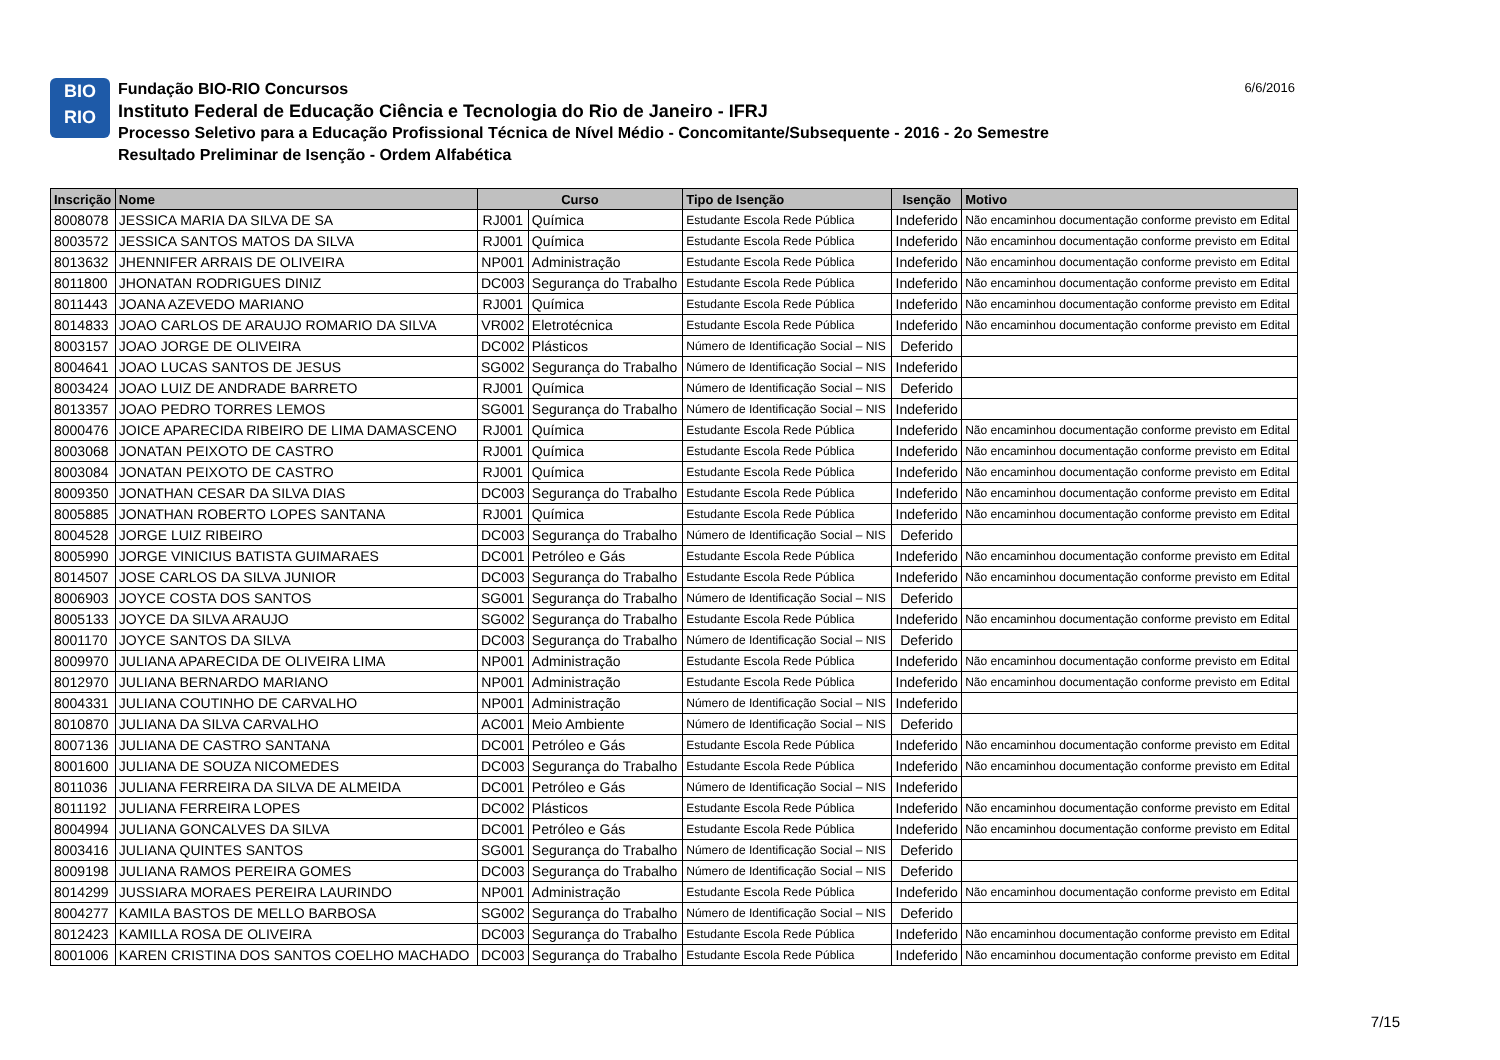BIO
RIO
Fundação BIO-RIO Concursos
Instituto Federal de Educação Ciência e Tecnologia do Rio de Janeiro - IFRJ
Processo Seletivo para a Educação Profissional Técnica de Nível Médio - Concomitante/Subsequente - 2016 - 2o Semestre
Resultado Preliminar de Isenção - Ordem Alfabética
6/6/2016
| Inscrição | Nome | Curso | | Tipo de Isenção | Isenção | Motivo |
| --- | --- | --- | --- | --- | --- | --- |
| 8008078 | JESSICA MARIA DA SILVA DE SA | RJ001 | Química | Estudante Escola Rede Pública | Indeferido | Não encaminhou documentação conforme previsto em Edital |
| 8003572 | JESSICA SANTOS MATOS DA SILVA | RJ001 | Química | Estudante Escola Rede Pública | Indeferido | Não encaminhou documentação conforme previsto em Edital |
| 8013632 | JHENNIFER ARRAIS DE OLIVEIRA | NP001 | Administração | Estudante Escola Rede Pública | Indeferido | Não encaminhou documentação conforme previsto em Edital |
| 8011800 | JHONATAN RODRIGUES DINIZ | DC003 | Segurança do Trabalho | Estudante Escola Rede Pública | Indeferido | Não encaminhou documentação conforme previsto em Edital |
| 8011443 | JOANA AZEVEDO MARIANO | RJ001 | Química | Estudante Escola Rede Pública | Indeferido | Não encaminhou documentação conforme previsto em Edital |
| 8014833 | JOAO CARLOS DE ARAUJO ROMARIO DA SILVA | VR002 | Eletrotécnica | Estudante Escola Rede Pública | Indeferido | Não encaminhou documentação conforme previsto em Edital |
| 8003157 | JOAO JORGE DE OLIVEIRA | DC002 | Plásticos | Número de Identificação Social – NIS | Deferido | |
| 8004641 | JOAO LUCAS SANTOS DE JESUS | SG002 | Segurança do Trabalho | Número de Identificação Social – NIS | Indeferido | |
| 8003424 | JOAO LUIZ DE ANDRADE BARRETO | RJ001 | Química | Número de Identificação Social – NIS | Deferido | |
| 8013357 | JOAO PEDRO TORRES LEMOS | SG001 | Segurança do Trabalho | Número de Identificação Social – NIS | Indeferido | |
| 8000476 | JOICE APARECIDA RIBEIRO DE LIMA DAMASCENO | RJ001 | Química | Estudante Escola Rede Pública | Indeferido | Não encaminhou documentação conforme previsto em Edital |
| 8003068 | JONATAN PEIXOTO DE CASTRO | RJ001 | Química | Estudante Escola Rede Pública | Indeferido | Não encaminhou documentação conforme previsto em Edital |
| 8003084 | JONATAN PEIXOTO DE CASTRO | RJ001 | Química | Estudante Escola Rede Pública | Indeferido | Não encaminhou documentação conforme previsto em Edital |
| 8009350 | JONATHAN CESAR DA SILVA DIAS | DC003 | Segurança do Trabalho | Estudante Escola Rede Pública | Indeferido | Não encaminhou documentação conforme previsto em Edital |
| 8005885 | JONATHAN ROBERTO LOPES SANTANA | RJ001 | Química | Estudante Escola Rede Pública | Indeferido | Não encaminhou documentação conforme previsto em Edital |
| 8004528 | JORGE LUIZ RIBEIRO | DC003 | Segurança do Trabalho | Número de Identificação Social – NIS | Deferido | |
| 8005990 | JORGE VINICIUS BATISTA GUIMARAES | DC001 | Petróleo e Gás | Estudante Escola Rede Pública | Indeferido | Não encaminhou documentação conforme previsto em Edital |
| 8014507 | JOSE CARLOS DA SILVA JUNIOR | DC003 | Segurança do Trabalho | Estudante Escola Rede Pública | Indeferido | Não encaminhou documentação conforme previsto em Edital |
| 8006903 | JOYCE COSTA DOS SANTOS | SG001 | Segurança do Trabalho | Número de Identificação Social – NIS | Deferido | |
| 8005133 | JOYCE DA SILVA ARAUJO | SG002 | Segurança do Trabalho | Estudante Escola Rede Pública | Indeferido | Não encaminhou documentação conforme previsto em Edital |
| 8001170 | JOYCE SANTOS DA SILVA | DC003 | Segurança do Trabalho | Número de Identificação Social – NIS | Deferido | |
| 8009970 | JULIANA APARECIDA DE OLIVEIRA LIMA | NP001 | Administração | Estudante Escola Rede Pública | Indeferido | Não encaminhou documentação conforme previsto em Edital |
| 8012970 | JULIANA BERNARDO MARIANO | NP001 | Administração | Estudante Escola Rede Pública | Indeferido | Não encaminhou documentação conforme previsto em Edital |
| 8004331 | JULIANA COUTINHO DE CARVALHO | NP001 | Administração | Número de Identificação Social – NIS | Indeferido | |
| 8010870 | JULIANA DA SILVA CARVALHO | AC001 | Meio Ambiente | Número de Identificação Social – NIS | Deferido | |
| 8007136 | JULIANA DE CASTRO SANTANA | DC001 | Petróleo e Gás | Estudante Escola Rede Pública | Indeferido | Não encaminhou documentação conforme previsto em Edital |
| 8001600 | JULIANA DE SOUZA NICOMEDES | DC003 | Segurança do Trabalho | Estudante Escola Rede Pública | Indeferido | Não encaminhou documentação conforme previsto em Edital |
| 8011036 | JULIANA FERREIRA DA SILVA DE ALMEIDA | DC001 | Petróleo e Gás | Número de Identificação Social – NIS | Indeferido | |
| 8011192 | JULIANA FERREIRA LOPES | DC002 | Plásticos | Estudante Escola Rede Pública | Indeferido | Não encaminhou documentação conforme previsto em Edital |
| 8004994 | JULIANA GONCALVES DA SILVA | DC001 | Petróleo e Gás | Estudante Escola Rede Pública | Indeferido | Não encaminhou documentação conforme previsto em Edital |
| 8003416 | JULIANA QUINTES SANTOS | SG001 | Segurança do Trabalho | Número de Identificação Social – NIS | Deferido | |
| 8009198 | JULIANA RAMOS PEREIRA GOMES | DC003 | Segurança do Trabalho | Número de Identificação Social – NIS | Deferido | |
| 8014299 | JUSSIARA MORAES PEREIRA LAURINDO | NP001 | Administração | Estudante Escola Rede Pública | Indeferido | Não encaminhou documentação conforme previsto em Edital |
| 8004277 | KAMILA BASTOS DE MELLO BARBOSA | SG002 | Segurança do Trabalho | Número de Identificação Social – NIS | Deferido | |
| 8012423 | KAMILLA ROSA DE OLIVEIRA | DC003 | Segurança do Trabalho | Estudante Escola Rede Pública | Indeferido | Não encaminhou documentação conforme previsto em Edital |
| 8001006 | KAREN CRISTINA DOS SANTOS COELHO MACHADO | DC003 | Segurança do Trabalho | Estudante Escola Rede Pública | Indeferido | Não encaminhou documentação conforme previsto em Edital |
7/15